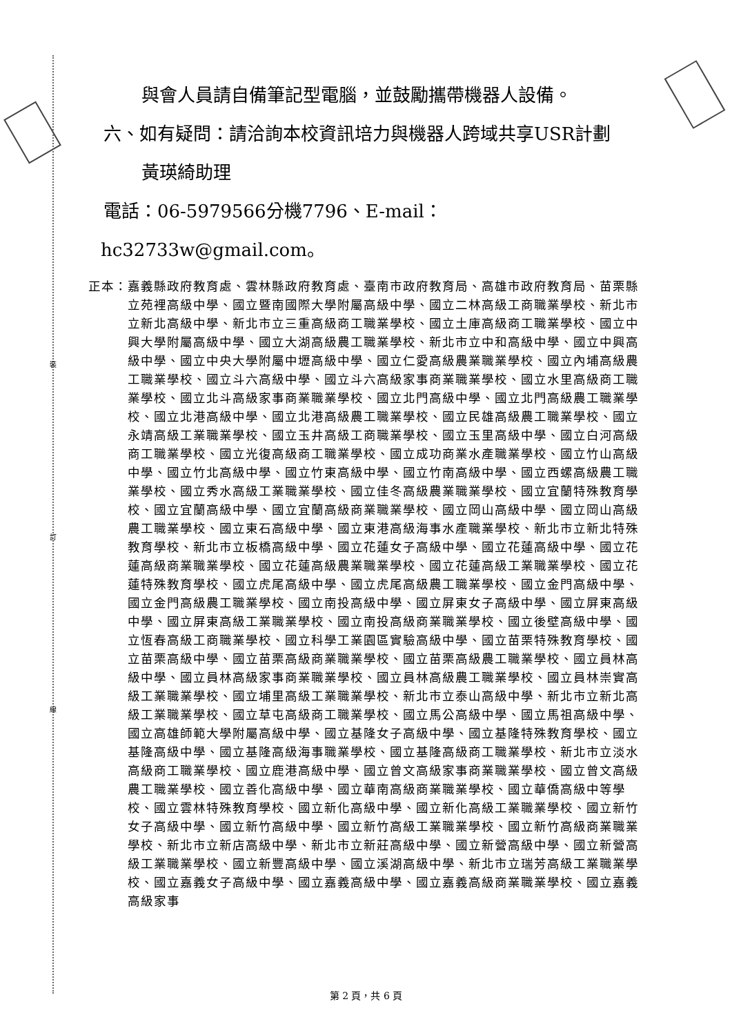裝
訂
線
與會人員請自備筆記型電腦，並鼓勵攜帶機器人設備。
六、如有疑問：請洽詢本校資訊培力與機器人跨域共享USR計劃
黃瑛綺助理
電話：06-5979566分機7796、E-mail：
hc32733w@gmail.com。
正本： 嘉義縣政府教育處、雲林縣政府教育處、臺南市政府教育局、高雄市政府教育局、苗栗縣立苑裡高級中學、國立暨南國際大學附屬高級中學、國立二林高級工商職業學校、新北市立新北高級中學、新北市立三重高級商工職業學校、國立土庫高級商工職業學校、國立中興大學附屬高級中學、國立大湖高級農工職業學校、新北市立中和高級中學、國立中興高級中學、國立中央大學附屬中壢高級中學、國立仁愛高級農業職業學校、國立內埔高級農工職業學校、國立斗六高級中學、國立斗六高級家事商業職業學校、國立水里高級商工職業學校、國立北斗高級家事商業職業學校、國立北門高級中學、國立北門高級農工職業學校、國立北港高級中學、國立北港高級農工職業學校、國立民雄高級農工職業學校、國立永靖高級工業職業學校、國立玉井高級工商職業學校、國立玉里高級中學、國立白河高級商工職業學校、國立光復高級商工職業學校、國立成功商業水產職業學校、國立竹山高級中學、國立竹北高級中學、國立竹東高級中學、國立竹南高級中學、國立西螺高級農工職業學校、國立秀水高級工業職業學校、國立佳冬高級農業職業學校、國立宜蘭特殊教育學校、國立宜蘭高級中學、國立宜蘭高級商業職業學校、國立岡山高級中學、國立岡山高級農工職業學校、國立東石高級中學、國立東港高級海事水產職業學校、新北市立新北特殊教育學校、新北市立板橋高級中學、國立花蓮女子高級中學、國立花蓮高級中學、國立花蓮高級商業職業學校、國立花蓮高級農業職業學校、國立花蓮高級工業職業學校、國立花蓮特殊教育學校、國立虎尾高級中學、國立虎尾高級農工職業學校、國立金門高級中學、國立金門高級農工職業學校、國立南投高級中學、國立屏東女子高級中學、國立屏東高級中學、國立屏東高級工業職業學校、國立南投高級商業職業學校、國立後壁高級中學、國立恆春高級工商職業學校、國立科學工業園區實驗高級中學、國立苗栗特殊教育學校、國立苗栗高級中學、國立苗栗高級商業職業學校、國立苗栗高級農工職業學校、國立員林高級中學、國立員林高級家事商業職業學校、國立員林高級農工職業學校、國立員林崇實高級工業職業學校、國立埔里高級工業職業學校、新北市立泰山高級中學、新北市立新北高級工業職業學校、國立草屯高級商工職業學校、國立馬公高級中學、國立馬祖高級中學、國立高雄師範大學附屬高級中學、國立基隆女子高級中學、國立基隆特殊教育學校、國立基隆高級中學、國立基隆高級海事職業學校、國立基隆高級商工職業學校、新北市立淡水高級商工職業學校、國立鹿港高級中學、國立曾文高級家事商業職業學校、國立曾文高級農工職業學校、國立善化高級中學、國立華南高級商業職業學校、國立華僑高級中等學校、國立雲林特殊教育學校、國立新化高級中學、國立新化高級工業職業學校、國立新竹女子高級中學、國立新竹高級中學、國立新竹高級工業職業學校、國立新竹高級商業職業學校、新北市立新店高級中學、新北市立新莊高級中學、國立新營高級中學、國立新營高級工業職業學校、國立新豐高級中學、國立溪湖高級中學、新北市立瑞芳高級工業職業學校、國立嘉義女子高級中學、國立嘉義高級中學、國立嘉義高級商業職業學校、國立嘉義高級家事
第 2 頁，共 6 頁